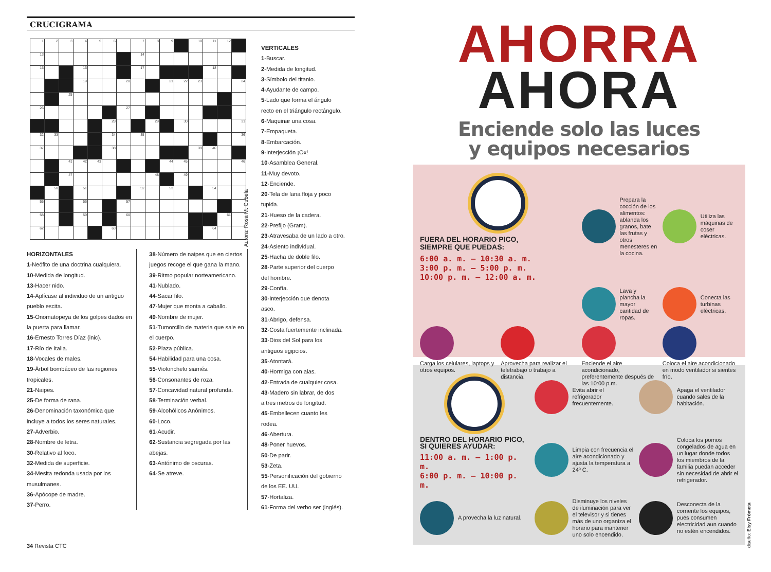CRUCIGRAMA
| 1 | 2 | 3 | 4 | 5 | 6 | | 7 | 8 | 9 | | 10 | 11 | 12 | |
| 13 | | | | | | | 14 | | | | | | | |
| 15 | | | 16 | | | | 17 | | | | | 18 | | |
| | | | 19 | | | 20 | | | 21 | 22 | 23 | | | 24 |
| | | 25 | | | | | | | | | | | | |
| 26 | | | | | | 27 | | | | | | | | |
| | | | | | 28 | | | 29 | | 30 | | | | 31 |
| 32 | 33 | | | | 34 | | 35 | | | | | | | 36 |
| 37 | | | | | 38 | | | | | | 39 | 40 | | |
| | | 41 | 42 | 43 | | | | | 44 | 45 | | | | 46 |
| | | 47 | | | | | | 48 | | 49 | | | | |
| | 50 | | 51 | | | | 52 | | 53 | | | 54 | | |
| 55 | | | 56 | | | 57 | | | | | | | | |
| 58 | | | 59 | | | 60 | | | | | | | 61 | |
| 62 | | | | | 63 | | | | | | | 64 | | |
HORIZONTALES
1-Neófito de una doctrina cualquiera.
10-Medida de longitud.
13-Hacer nido.
14-Aplícase al individuo de un antiguo pueblo escita.
15-Onomatopeya de los golpes dados en la puerta para llamar.
16-Ernesto Torres Díaz (inic).
17-Río de Italia.
18-Vocales de males.
19-Árbol bombáceo de las regiones tropicales.
21-Naipes.
25-De forma de rana.
26-Denominación taxonómica que incluye a todos los seres naturales.
27-Adverbio.
28-Nombre de letra.
30-Relativo al foco.
32-Medida de superficie.
34-Mesita redonda usada por los musulmanes.
36-Apócope de madre.
37-Perro.
38-Número de naipes que en ciertos juegos recoge el que gana la mano.
39-Ritmo popular norteamericano.
41-Nublado.
44-Sacar filo.
47-Mujer que monta a caballo.
49-Nombre de mujer.
51-Tumorcillo de materia que sale en el cuerpo.
52-Plaza pública.
54-Habilidad para una cosa.
55-Violonchelo siamés.
56-Consonantes de roza.
57-Concavidad natural profunda.
58-Terminación verbal.
59-Alcohólicos Anónimos.
60-Loco.
61-Acudir.
62-Sustancia segregada por las abejas.
63-Antónimo de oscuras.
64-Se atreve.
Autora: Rosa M. Cubela
VERTICALES
1-Buscar.
2-Medida de longitud.
3-Símbolo del titanio.
4-Ayudante de campo.
5-Lado que forma el ángulo
recto en el triángulo rectángulo.
6-Maquinar una cosa.
7-Empaqueta.
8-Embarcación.
9-Interjección ¡Ox!
10-Asamblea General.
11-Muy devoto.
12-Enciende.
20-Tela de lana floja y poco
tupida.
21-Hueso de la cadera.
22-Prefijo (Gram).
23-Atravesaba de un lado a otro.
24-Asiento individual.
25-Hacha de doble filo.
28-Parte superior del cuerpo
del hombre.
29-Confía.
30-Interjección que denota
asco.
31-Abrigo, defensa.
32-Costa fuertemente inclinada.
33-Dios del Sol para los
antiguos egipcios.
35-Atontará.
40-Hormiga con alas.
42-Entrada de cualquier cosa.
43-Madero sin labrar, de dos
a tres metros de longitud.
45-Embellecen cuanto les
rodea.
46-Abertura.
48-Poner huevos.
50-De parir.
53-Zeta.
55-Personificación del gobierno
de los EE. UU.
57-Hortaliza.
61-Forma del verbo ser (inglés).
34 Revista CTC
AHORRA
AHORA
Enciende solo las luces
y equipos necesarios
FUERA DEL HORARIO PICO,
SIEMPRE QUE PUEDAS:
6:00 a. m. – 10:30 a. m.
3:00 p. m. – 5:00 p. m.
10:00 p. m. – 12:00 a. m.
Prepara la cocción de los alimentos: ablanda los granos, bate las frutas y otros menesteres en la cocina.
Utiliza las máquinas de coser eléctricas.
Lava y plancha la mayor cantidad de ropas.
Conecta las turbinas eléctricas.
Carga los celulares, laptops y otros equipos.
Aprovecha para realizar el teletrabajo o trabajo a distancia.
Enciende el aire acondicionado, preferentemente después de las 10:00 p.m.
Coloca el aire acondicionado en modo ventilador si sientes frío.
DENTRO DEL HORARIO PICO,
SI QUIERES AYUDAR:
11:00 a. m. – 1:00 p. m.
6:00 p. m. – 10:00 p. m.
Evita abrir el refrigerador frecuentemente.
Apaga el ventilador cuando sales de la habitación.
Limpia con frecuencia el aire acondicionado y ajusta la temperatura a 24º C.
Coloca los pomos congelados de agua en un lugar donde todos los miembros de la familia puedan acceder sin necesidad de abrir el refrigerador.
A provecha la luz natural.
Disminuye los niveles de iluminación para ver el televisor y si tienes más de uno organiza el horario para mantener uno solo encendido.
Desconecta de la corriente los equipos, pues consumen electricidad aun cuando no estén encendidos.
diseño: Elsy Frómeta